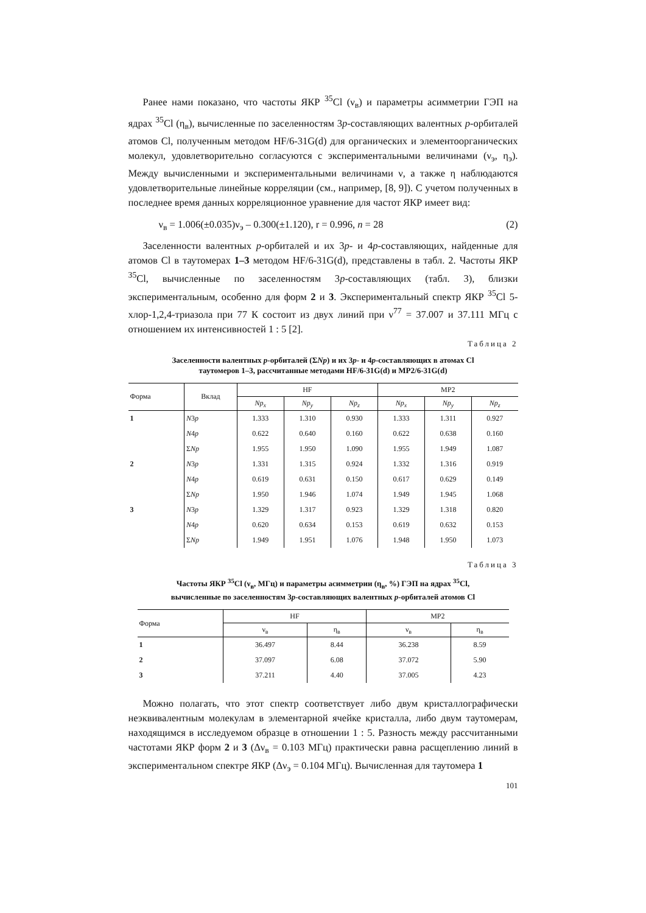Ранее нами показано, что частоты ЯКР <sup>35</sup>Cl (ν<sub>в</sub>) и параметры асимметрии ГЭП на ядрах <sup>35</sup>Cl (η<sub>в</sub>), вычисленные по заселенностям 3p-составляющих валентных p-орбиталей атомов Cl, полученным методом HF/6-31G(d) для органических и элементоорганических молекул, удовлетворительно согласуются с экспериментальными величинами (ν<sub>э</sub>, η<sub>э</sub>). Между вычисленными и экспериментальными величинами ν, а также η наблюдаются удовлетворительные линейные корреляции (см., например, [8, 9]). С учетом полученных в последнее время данных корреляционное уравнение для частот ЯКР имеет вид:
ν<sub>в</sub> = 1.006(±0.035)ν<sub>э</sub> – 0.300(±1.120), r = 0.996, n = 28 (2)
Заселенности валентных p-орбиталей и их 3p- и 4p-составляющих, найденные для атомов Cl в таутомерах 1–3 методом HF/6-31G(d), представлены в табл. 2. Частоты ЯКР <sup>35</sup>Cl, вычисленные по заселенностям 3p-составляющих (табл. 3), близки экспериментальным, особенно для форм 2 и 3. Экспериментальный спектр ЯКР <sup>35</sup>Cl 5-хлор-1,2,4-триазола при 77 К состоит из двух линий при ν<sup>77</sup> = 37.007 и 37.111 МГц с отношением их интенсивностей 1 : 5 [2].
Таблица 2
Заселенности валентных p-орбиталей (ΣNp) и их 3p- и 4p-составляющих в атомах Cl
таутомеров 1–3, рассчитанные методами HF/6-31G(d) и MP2/6-31G(d)
| Форма | Вклад | HF | | | MP2 | | |
| --- | --- | --- | --- | --- | --- | --- | --- |
| | | Np<sub>x</sub> | Np<sub>y</sub> | Np<sub>z</sub> | Np<sub>x</sub> | Np<sub>y</sub> | Np<sub>z</sub> |
| 1 | N 3 p | 1.333 | 1.310 | 0.930 | 1.333 | 1.311 | 0.927 |
| | N 4 p | 0.622 | 0.640 | 0.160 | 0.622 | 0.638 | 0.160 |
| | Σ Np | 1.955 | 1.950 | 1.090 | 1.955 | 1.949 | 1.087 |
| 2 | N 3 p | 1.331 | 1.315 | 0.924 | 1.332 | 1.316 | 0.919 |
| | N 4 p | 0.619 | 0.631 | 0.150 | 0.617 | 0.629 | 0.149 |
| | Σ Np | 1.950 | 1.946 | 1.074 | 1.949 | 1.945 | 1.068 |
| 3 | N 3 p | 1.329 | 1.317 | 0.923 | 1.329 | 1.318 | 0.820 |
| | N 4 p | 0.620 | 0.634 | 0.153 | 0.619 | 0.632 | 0.153 |
| | Σ Np | 1.949 | 1.951 | 1.076 | 1.948 | 1.950 | 1.073 |
Таблица 3
Частоты ЯКР <sup>35</sup>Cl (ν<sub>в</sub>, МГц) и параметры асимметрии (η<sub>в</sub>, %) ГЭП на ядрах <sup>35</sup>Cl,
вычисленные по заселенностям 3p-составляющих валентных p-орбиталей атомов Cl
| Форма | HF | | MP2 | |
| --- | --- | --- | --- | --- |
| | ν<sub>в</sub> | η<sub>в</sub> | ν<sub>в</sub> | η<sub>в</sub> |
| 1 | 36.497 | 8.44 | 36.238 | 8.59 |
| 2 | 37.097 | 6.08 | 37.072 | 5.90 |
| 3 | 37.211 | 4.40 | 37.005 | 4.23 |
Можно полагать, что этот спектр соответствует либо двум кристаллографически неэквивалентным молекулам в элементарной ячейке кристалла, либо двум таутомерам, находящимся в исследуемом образце в отношении 1 : 5. Разность между рассчитанными частотами ЯКР форм 2 и 3 (Δν<sub>в</sub> = 0.103 МГц) практически равна расщеплению линий в экспериментальном спектре ЯКР (Δν<sub>э</sub> = 0.104 МГц). Вычисленная для таутомера 1
101